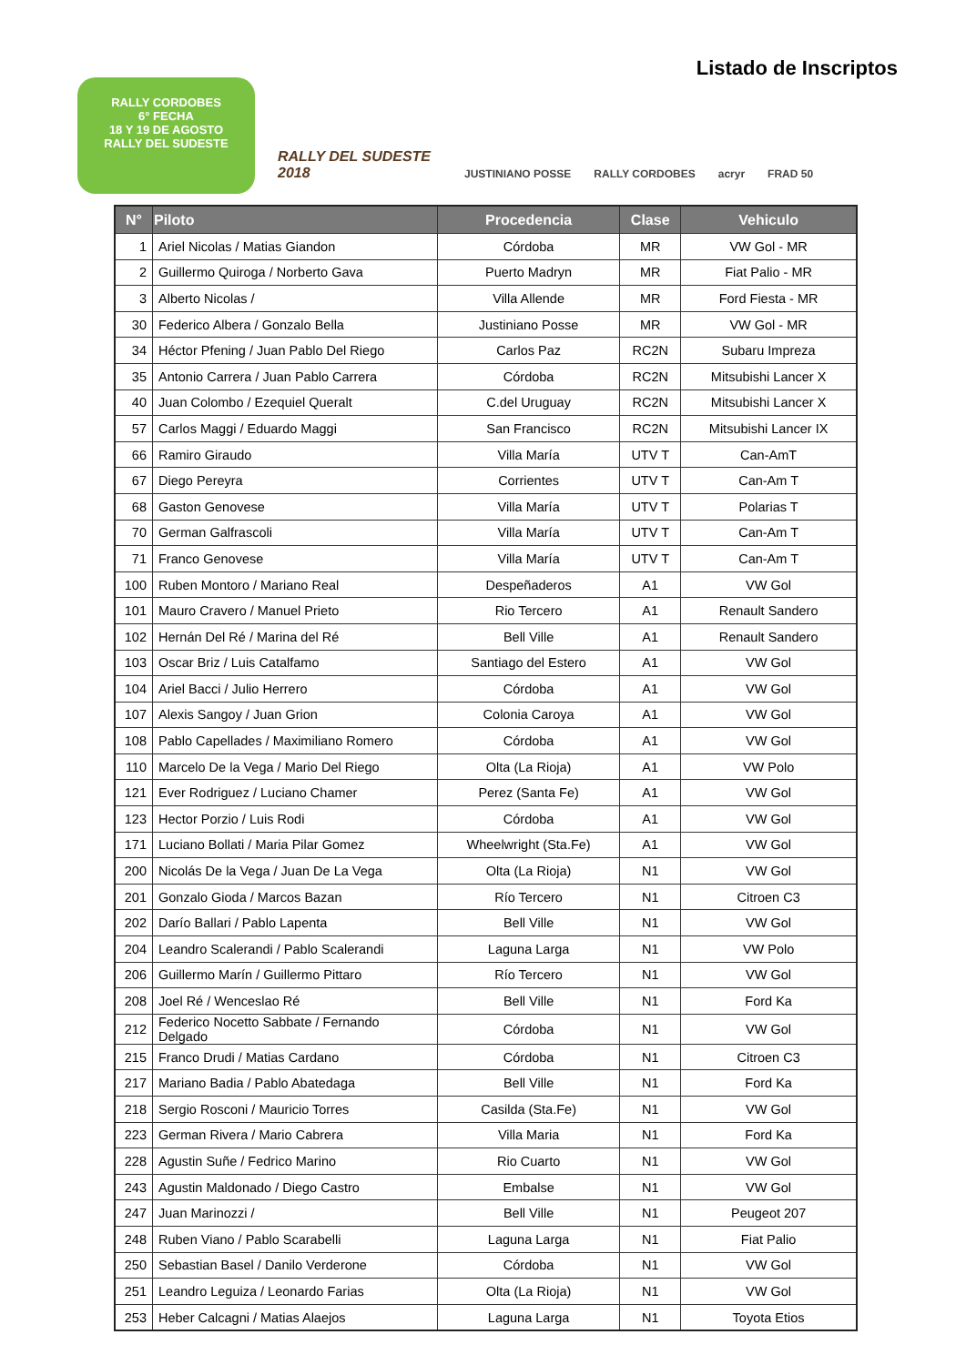Listado de Inscriptos
RALLY CORDOBES
6° FECHA
18 Y 19 DE AGOSTO
RALLY DEL SUDESTE
RALLY DEL SUDESTE 2018
JUSTINIANO POSSE
RALLY CORDOBES
acryr
FRAD 50
| N° | Piloto | Procedencia | Clase | Vehiculo |
| --- | --- | --- | --- | --- |
| 1 | Ariel Nicolas / Matias Giandon | Córdoba | MR | VW Gol - MR |
| 2 | Guillermo Quiroga / Norberto Gava | Puerto Madryn | MR | Fiat Palio - MR |
| 3 | Alberto Nicolas / | Villa Allende | MR | Ford Fiesta - MR |
| 30 | Federico Albera / Gonzalo Bella | Justiniano Posse | MR | VW Gol - MR |
| 34 | Héctor Pfening / Juan Pablo Del Riego | Carlos Paz | RC2N | Subaru Impreza |
| 35 | Antonio Carrera / Juan Pablo Carrera | Córdoba | RC2N | Mitsubishi Lancer X |
| 40 | Juan Colombo / Ezequiel Queralt | C.del Uruguay | RC2N | Mitsubishi Lancer X |
| 57 | Carlos Maggi / Eduardo Maggi | San Francisco | RC2N | Mitsubishi Lancer IX |
| 66 | Ramiro Giraudo | Villa María | UTV T | Can-AmT |
| 67 | Diego Pereyra | Corrientes | UTV T | Can-Am T |
| 68 | Gaston Genovese | Villa María | UTV T | Polarias T |
| 70 | German Galfrascoli | Villa María | UTV T | Can-Am T |
| 71 | Franco Genovese | Villa María | UTV T | Can-Am T |
| 100 | Ruben Montoro / Mariano Real | Despeñaderos | A1 | VW Gol |
| 101 | Mauro Cravero / Manuel Prieto | Rio Tercero | A1 | Renault Sandero |
| 102 | Hernán Del Ré / Marina del Ré | Bell Ville | A1 | Renault Sandero |
| 103 | Oscar Briz / Luis Catalfamo | Santiago del Estero | A1 | VW Gol |
| 104 | Ariel Bacci / Julio Herrero | Córdoba | A1 | VW Gol |
| 107 | Alexis Sangoy / Juan Grion | Colonia Caroya | A1 | VW Gol |
| 108 | Pablo Capellades / Maximiliano Romero | Córdoba | A1 | VW Gol |
| 110 | Marcelo De la Vega / Mario Del Riego | Olta (La Rioja) | A1 | VW Polo |
| 121 | Ever Rodriguez / Luciano Chamer | Perez (Santa Fe) | A1 | VW Gol |
| 123 | Hector Porzio / Luis Rodi | Córdoba | A1 | VW Gol |
| 171 | Luciano Bollati / Maria Pilar Gomez | Wheelwright (Sta.Fe) | A1 | VW Gol |
| 200 | Nicolás De la Vega / Juan De La Vega | Olta (La Rioja) | N1 | VW Gol |
| 201 | Gonzalo Gioda / Marcos Bazan | Río Tercero | N1 | Citroen C3 |
| 202 | Darío Ballari / Pablo Lapenta | Bell Ville | N1 | VW Gol |
| 204 | Leandro Scalerandi / Pablo Scalerandi | Laguna Larga | N1 | VW Polo |
| 206 | Guillermo Marín / Guillermo Pittaro | Río Tercero | N1 | VW Gol |
| 208 | Joel Ré / Wenceslao Ré | Bell Ville | N1 | Ford Ka |
| 212 | Federico Nocetto Sabbate / Fernando Delgado | Córdoba | N1 | VW Gol |
| 215 | Franco Drudi / Matias Cardano | Córdoba | N1 | Citroen C3 |
| 217 | Mariano Badia / Pablo Abatedaga | Bell Ville | N1 | Ford Ka |
| 218 | Sergio Rosconi / Mauricio Torres | Casilda (Sta.Fe) | N1 | VW Gol |
| 223 | German Rivera / Mario Cabrera | Villa Maria | N1 | Ford Ka |
| 228 | Agustin Suñe / Fedrico Marino | Rio Cuarto | N1 | VW Gol |
| 243 | Agustin Maldonado / Diego Castro | Embalse | N1 | VW Gol |
| 247 | Juan Marinozzi / | Bell Ville | N1 | Peugeot 207 |
| 248 | Ruben Viano / Pablo Scarabelli | Laguna Larga | N1 | Fiat Palio |
| 250 | Sebastian Basel / Danilo Verderone | Córdoba | N1 | VW Gol |
| 251 | Leandro Leguiza / Leonardo Farias | Olta (La Rioja) | N1 | VW Gol |
| 253 | Heber Calcagni / Matias Alaejos | Laguna Larga | N1 | Toyota Etios |